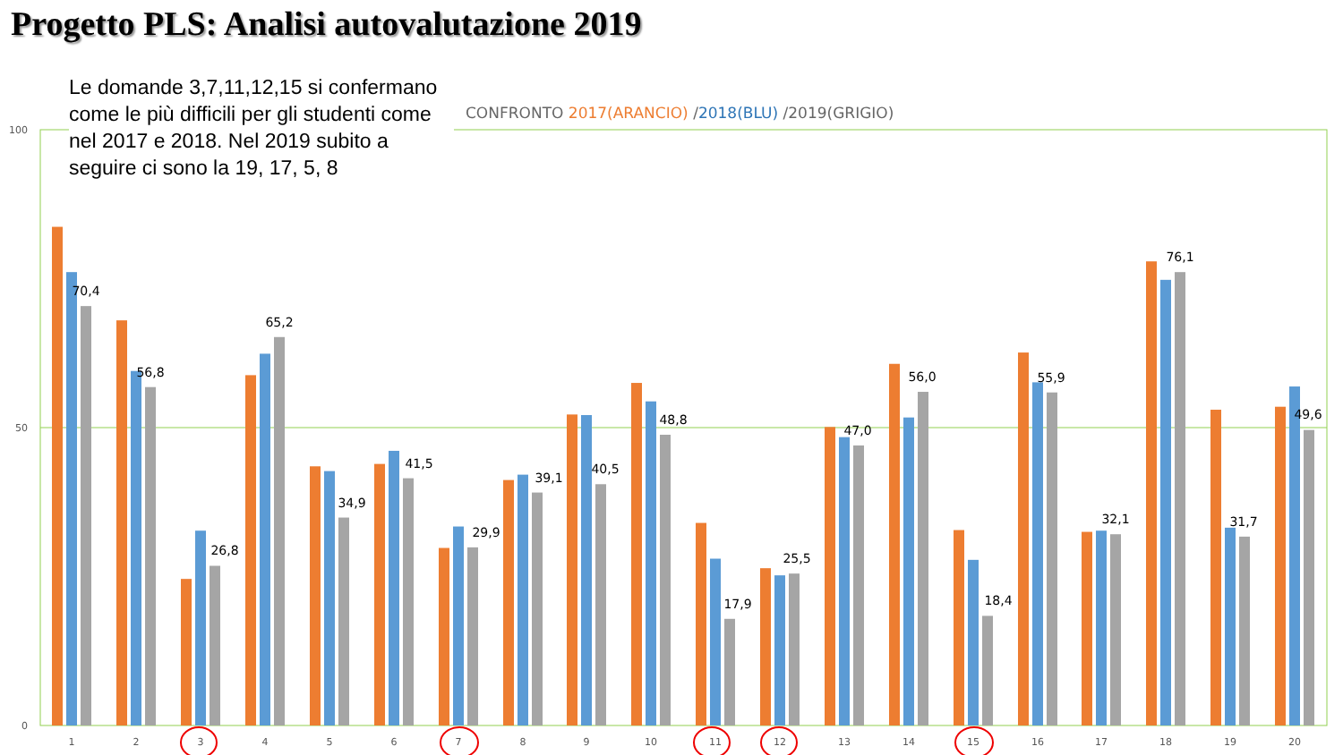Progetto PLS: Analisi autovalutazione 2019
Le domande 3,7,11,12,15 si confermano come le più difficili per gli studenti come nel 2017 e 2018. Nel 2019 subito a seguire ci sono la 19, 17, 5, 8
CONFRONTO 2017(ARANCIO) /2018(BLU) /2019(GRIGIO)
100
50
0
70,4
56,8
26,8
65,2
34,9
41,5
29,9
39,1
40,5
48,8
17,9
25,5
47,0
56,0
18,4
55,9
32,1
76,1
31,7
49,6
1
2
3
4
5
6
7
8
9
10
11
12
13
14
15
16
17
18
19
20